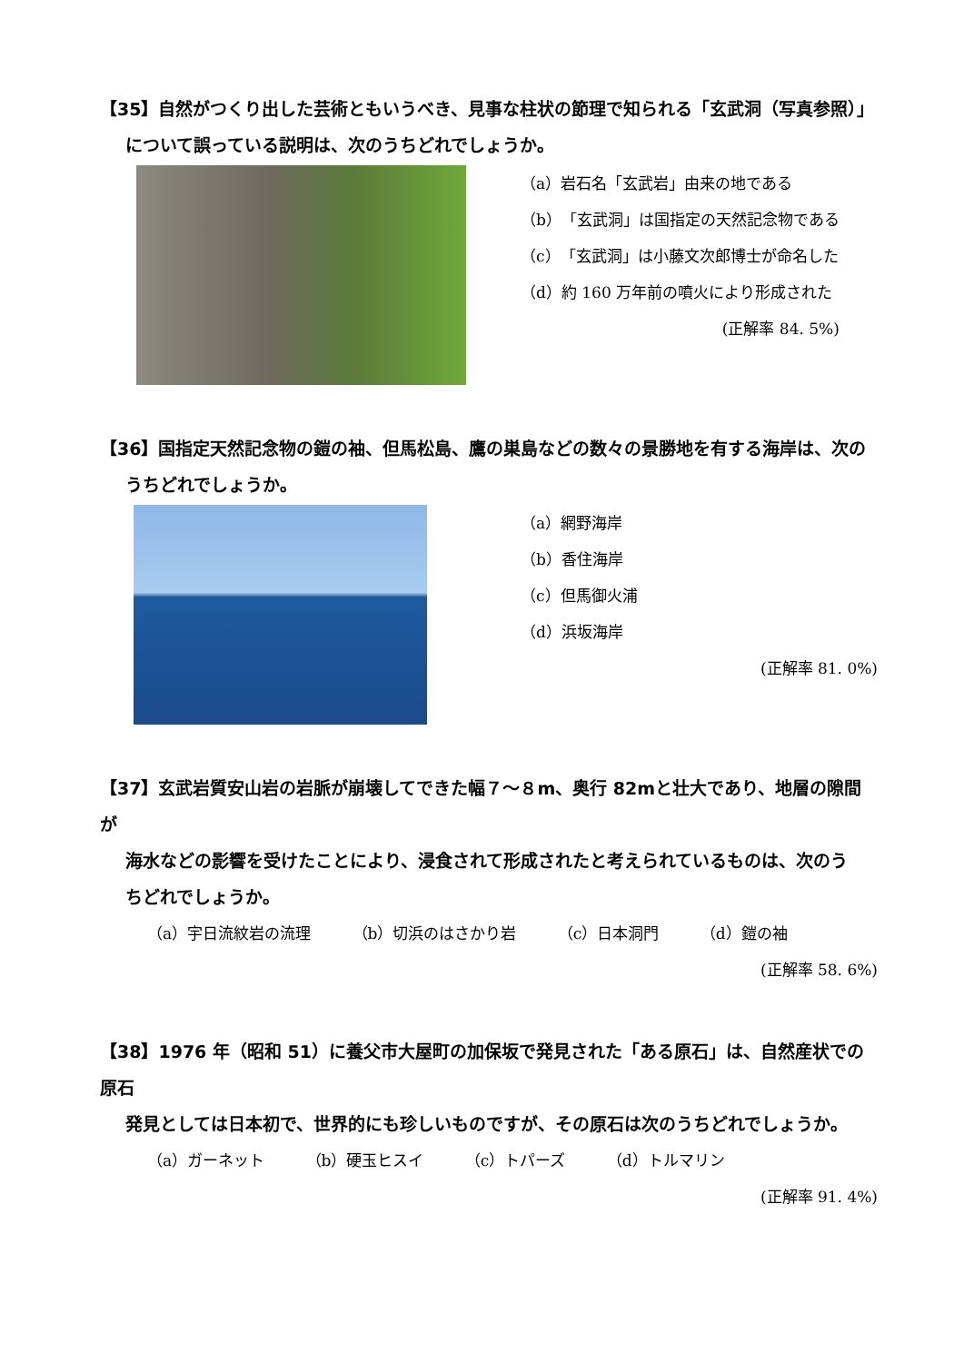【35】自然がつくり出した芸術ともいうべき、見事な柱状の節理で知られる「玄武洞（写真参照）」
について誤っている説明は、次のうちどれでしょうか。
（a）岩石名「玄武岩」由来の地である
（b）「玄武洞」は国指定の天然記念物である
（c）「玄武洞」は小藤文次郎博士が命名した
（d）約 160 万年前の噴火により形成された
(正解率 84. 5%)
【36】国指定天然記念物の鎧の袖、但馬松島、鷹の巣島などの数々の景勝地を有する海岸は、次の
うちどれでしょうか。
（a）網野海岸
（b）香住海岸
（c）但馬御火浦
（d）浜坂海岸
(正解率 81. 0%)
【37】玄武岩質安山岩の岩脈が崩壊してできた幅７～８m、奥行 82mと壮大であり、地層の隙間が
海水などの影響を受けたことにより、浸食されて形成されたと考えられているものは、次のう
ちどれでしょうか。
（a）宇日流紋岩の流理 （b）切浜のはさかり岩 （c）日本洞門 （d）鎧の袖
(正解率 58. 6%)
【38】1976 年（昭和 51）に養父市大屋町の加保坂で発見された「ある原石」は、自然産状での原石
発見としては日本初で、世界的にも珍しいものですが、その原石は次のうちどれでしょうか。
（a）ガーネット （b）硬玉ヒスイ （c）トパーズ （d）トルマリン
(正解率 91. 4%)